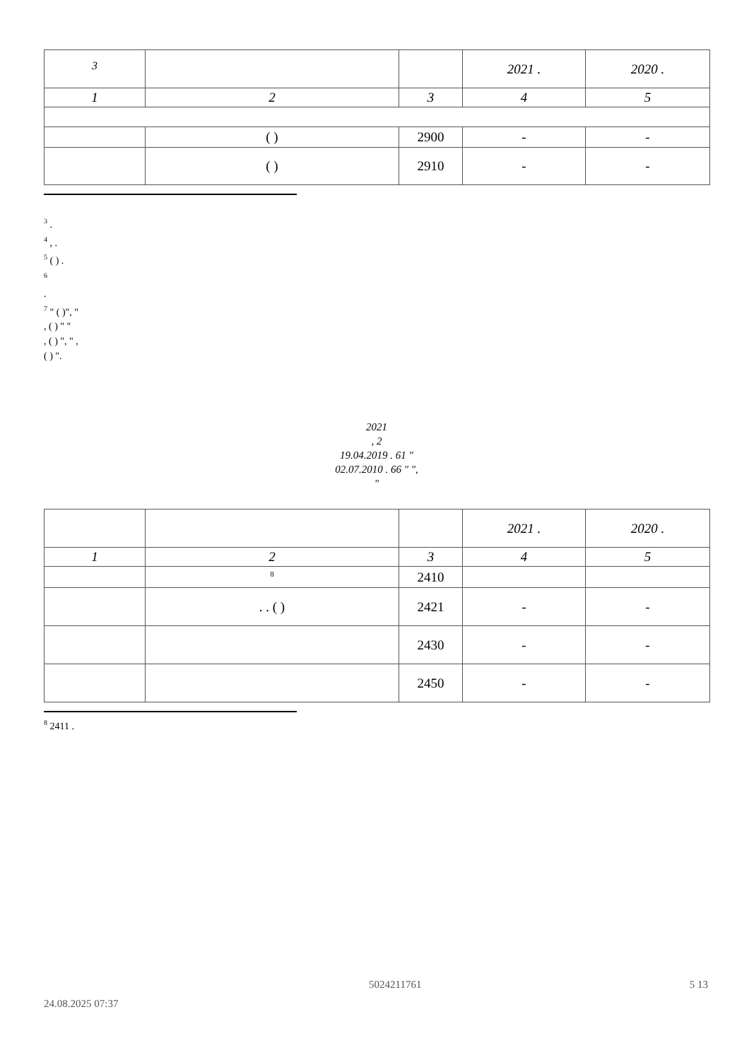| <sup>3</sup> | | | 2021 . | 2020 . |
| 1 | 2 | 3 | 4 | 5 |
| | ( ) | 2900 | - | - |
| | ( ) | 2910 | - | - |
<sup>3</sup> .
<sup>4</sup> , .
<sup>5</sup> ( ) .
<sup>6</sup>
.
<sup>7</sup> " ( )", "
, ( ) " "
, ( ) ", " ,
( ) ".
2021
, 2
19.04.2019 . 61 "
02.07.2010 . 66 " ",
"
| | | | 2021 . | 2020 . |
| 1 | 2 | 3 | 4 | 5 |
| | <sup>8</sup> | 2410 | | |
| | . . ( ) | 2421 | - | - |
| | | 2430 | - | - |
| | | 2450 | - | - |
<sup>8</sup> 2411 .
5024211761 5 13
24.08.2025 07:37